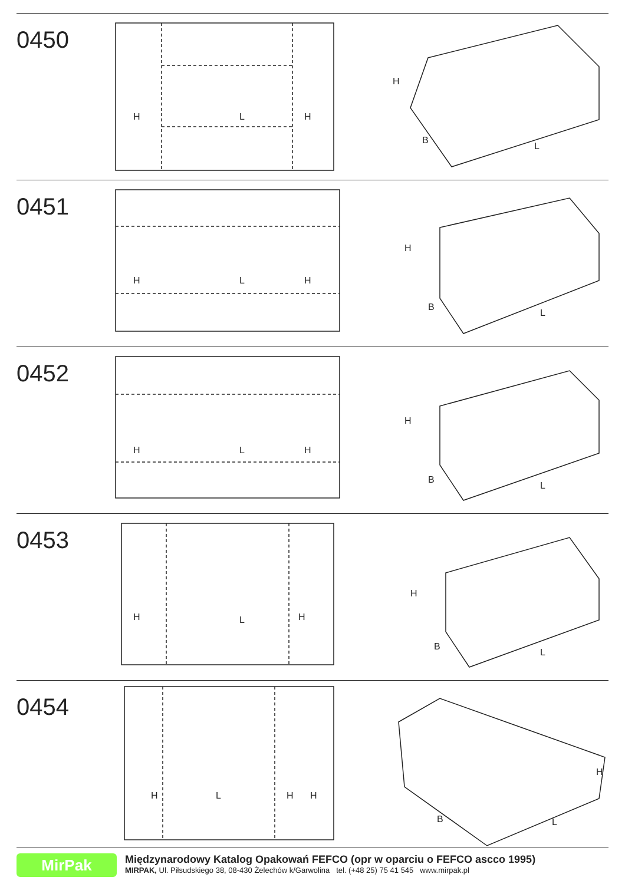0450
H
L
H
H
B
L
0451
H
L
H
H
B
L
0452
H
L
H
H
B
L
0453
H
L
H
H
B
L
0454
H
L
H
H
H
B
L
MirPak
Międzynarodowy Katalog Opakowań FEFCO (opr w oparciu o FEFCO ascco 1995)
MIRPAK, Ul. Piłsudskiego 38, 08-430 Żelechów k/Garwolina tel. (+48 25) 75 41 545 www.mirpak.pl